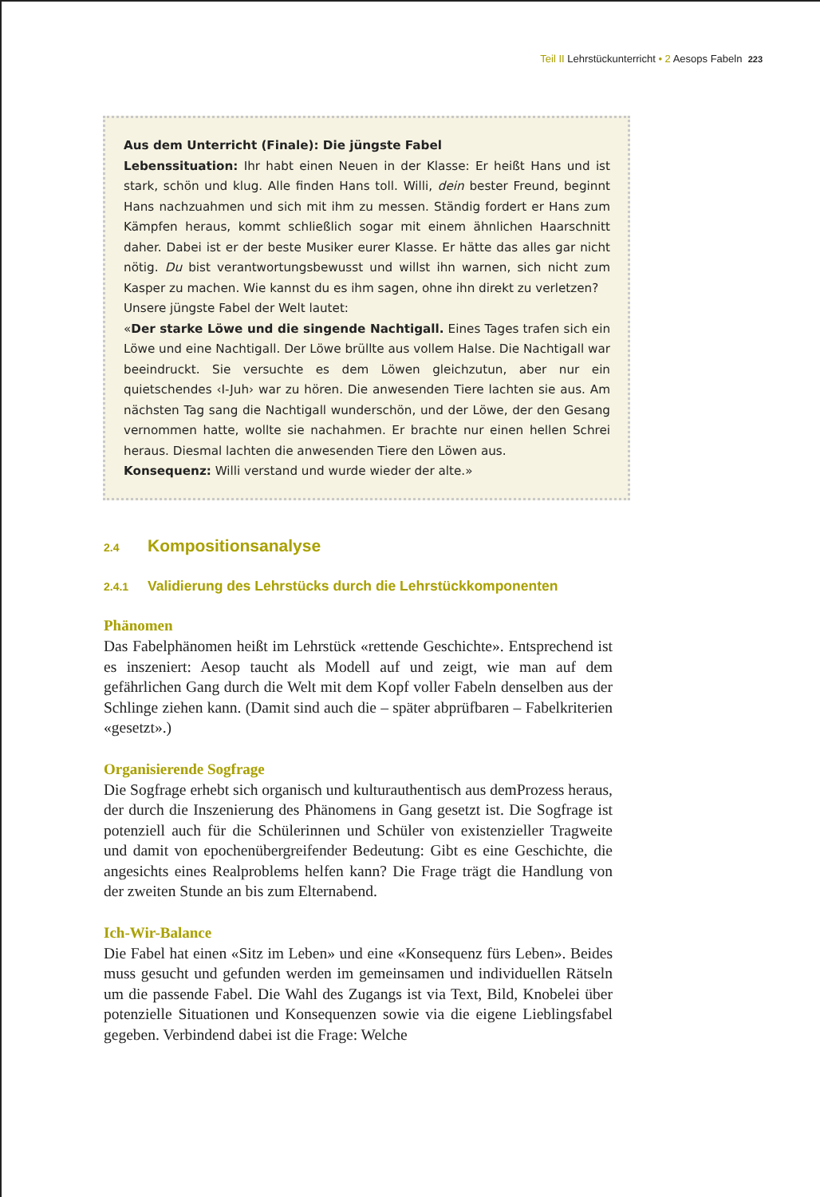Teil II Lehrstückunterricht • 2 Aesops Fabeln 223
Aus dem Unterricht (Finale): Die jüngste Fabel
Lebenssituation: Ihr habt einen Neuen in der Klasse: Er heißt Hans und ist stark, schön und klug. Alle finden Hans toll. Willi, dein bester Freund, beginnt Hans nachzuahmen und sich mit ihm zu messen. Ständig fordert er Hans zum Kämpfen heraus, kommt schließlich sogar mit einem ähnlichen Haarschnitt daher. Dabei ist er der beste Musiker eurer Klasse. Er hätte das alles gar nicht nötig. Du bist verantwortungsbewusst und willst ihn warnen, sich nicht zum Kasper zu machen. Wie kannst du es ihm sagen, ohne ihn direkt zu verletzen?
Unsere jüngste Fabel der Welt lautet:
«Der starke Löwe und die singende Nachtigall. Eines Tages trafen sich ein Löwe und eine Nachtigall. Der Löwe brüllte aus vollem Halse. Die Nachtigall war beeindruckt. Sie versuchte es dem Löwen gleichzutun, aber nur ein quietschendes ‹I-Juh› war zu hören. Die anwesenden Tiere lachten sie aus. Am nächsten Tag sang die Nachtigall wunderschön, und der Löwe, der den Gesang vernommen hatte, wollte sie nachahmen. Er brachte nur einen hellen Schrei heraus. Diesmal lachten die anwesenden Tiere den Löwen aus.
Konsequenz: Willi verstand und wurde wieder der alte.»
2.4 Kompositionsanalyse
2.4.1 Validierung des Lehrstücks durch die Lehrstückkomponenten
Phänomen
Das Fabelphänomen heißt im Lehrstück «rettende Geschichte». Entsprechend ist es inszeniert: Aesop taucht als Modell auf und zeigt, wie man auf dem gefährlichen Gang durch die Welt mit dem Kopf voller Fabeln denselben aus der Schlinge ziehen kann. (Damit sind auch die – später abprüfbaren – Fabelkriterien «gesetzt».)
Organisierende Sogfrage
Die Sogfrage erhebt sich organisch und kulturauthentisch aus demProzess heraus, der durch die Inszenierung des Phänomens in Gang gesetzt ist. Die Sogfrage ist potenziell auch für die Schülerinnen und Schüler von existenzieller Tragweite und damit von epochenübergreifender Bedeutung: Gibt es eine Geschichte, die angesichts eines Realproblems helfen kann? Die Frage trägt die Handlung von der zweiten Stunde an bis zum Elternabend.
Ich-Wir-Balance
Die Fabel hat einen «Sitz im Leben» und eine «Konsequenz fürs Leben». Beides muss gesucht und gefunden werden im gemeinsamen und individuellen Rätseln um die passende Fabel. Die Wahl des Zugangs ist via Text, Bild, Knobelei über potenzielle Situationen und Konsequenzen sowie via die eigene Lieblingsfabel gegeben. Verbindend dabei ist die Frage: Welche